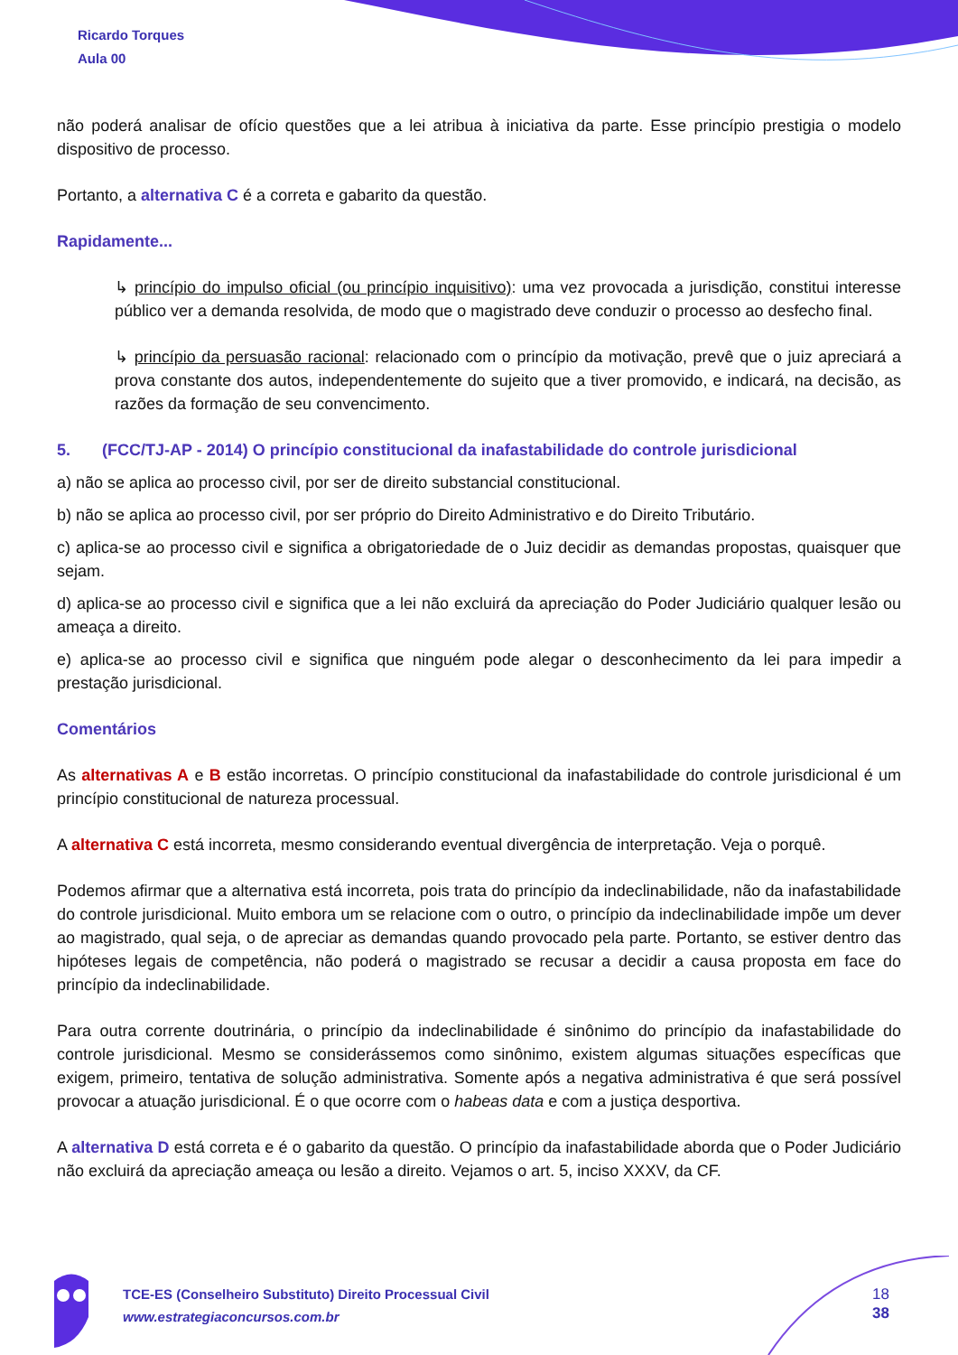Ricardo Torques
Aula 00
não poderá analisar de ofício questões que a lei atribua à iniciativa da parte. Esse princípio prestigia o modelo dispositivo de processo.
Portanto, a alternativa C é a correta e gabarito da questão.
Rapidamente...
↳ princípio do impulso oficial (ou princípio inquisitivo): uma vez provocada a jurisdição, constitui interesse público ver a demanda resolvida, de modo que o magistrado deve conduzir o processo ao desfecho final.
↳ princípio da persuasão racional: relacionado com o princípio da motivação, prevê que o juiz apreciará a prova constante dos autos, independentemente do sujeito que a tiver promovido, e indicará, na decisão, as razões da formação de seu convencimento.
5. (FCC/TJ-AP - 2014) O princípio constitucional da inafastabilidade do controle jurisdicional
a) não se aplica ao processo civil, por ser de direito substancial constitucional.
b) não se aplica ao processo civil, por ser próprio do Direito Administrativo e do Direito Tributário.
c) aplica-se ao processo civil e significa a obrigatoriedade de o Juiz decidir as demandas propostas, quaisquer que sejam.
d) aplica-se ao processo civil e significa que a lei não excluirá da apreciação do Poder Judiciário qualquer lesão ou ameaça a direito.
e) aplica-se ao processo civil e significa que ninguém pode alegar o desconhecimento da lei para impedir a prestação jurisdicional.
Comentários
As alternativas A e B estão incorretas. O princípio constitucional da inafastabilidade do controle jurisdicional é um princípio constitucional de natureza processual.
A alternativa C está incorreta, mesmo considerando eventual divergência de interpretação. Veja o porquê.
Podemos afirmar que a alternativa está incorreta, pois trata do princípio da indeclinabilidade, não da inafastabilidade do controle jurisdicional. Muito embora um se relacione com o outro, o princípio da indeclinabilidade impõe um dever ao magistrado, qual seja, o de apreciar as demandas quando provocado pela parte. Portanto, se estiver dentro das hipóteses legais de competência, não poderá o magistrado se recusar a decidir a causa proposta em face do princípio da indeclinabilidade.
Para outra corrente doutrinária, o princípio da indeclinabilidade é sinônimo do princípio da inafastabilidade do controle jurisdicional. Mesmo se considerássemos como sinônimo, existem algumas situações específicas que exigem, primeiro, tentativa de solução administrativa. Somente após a negativa administrativa é que será possível provocar a atuação jurisdicional. É o que ocorre com o habeas data e com a justiça desportiva.
A alternativa D está correta e é o gabarito da questão. O princípio da inafastabilidade aborda que o Poder Judiciário não excluirá da apreciação ameaça ou lesão a direito. Vejamos o art. 5, inciso XXXV, da CF.
TCE-ES (Conselheiro Substituto) Direito Processual Civil
www.estrategiaconcursos.com.br
18
38